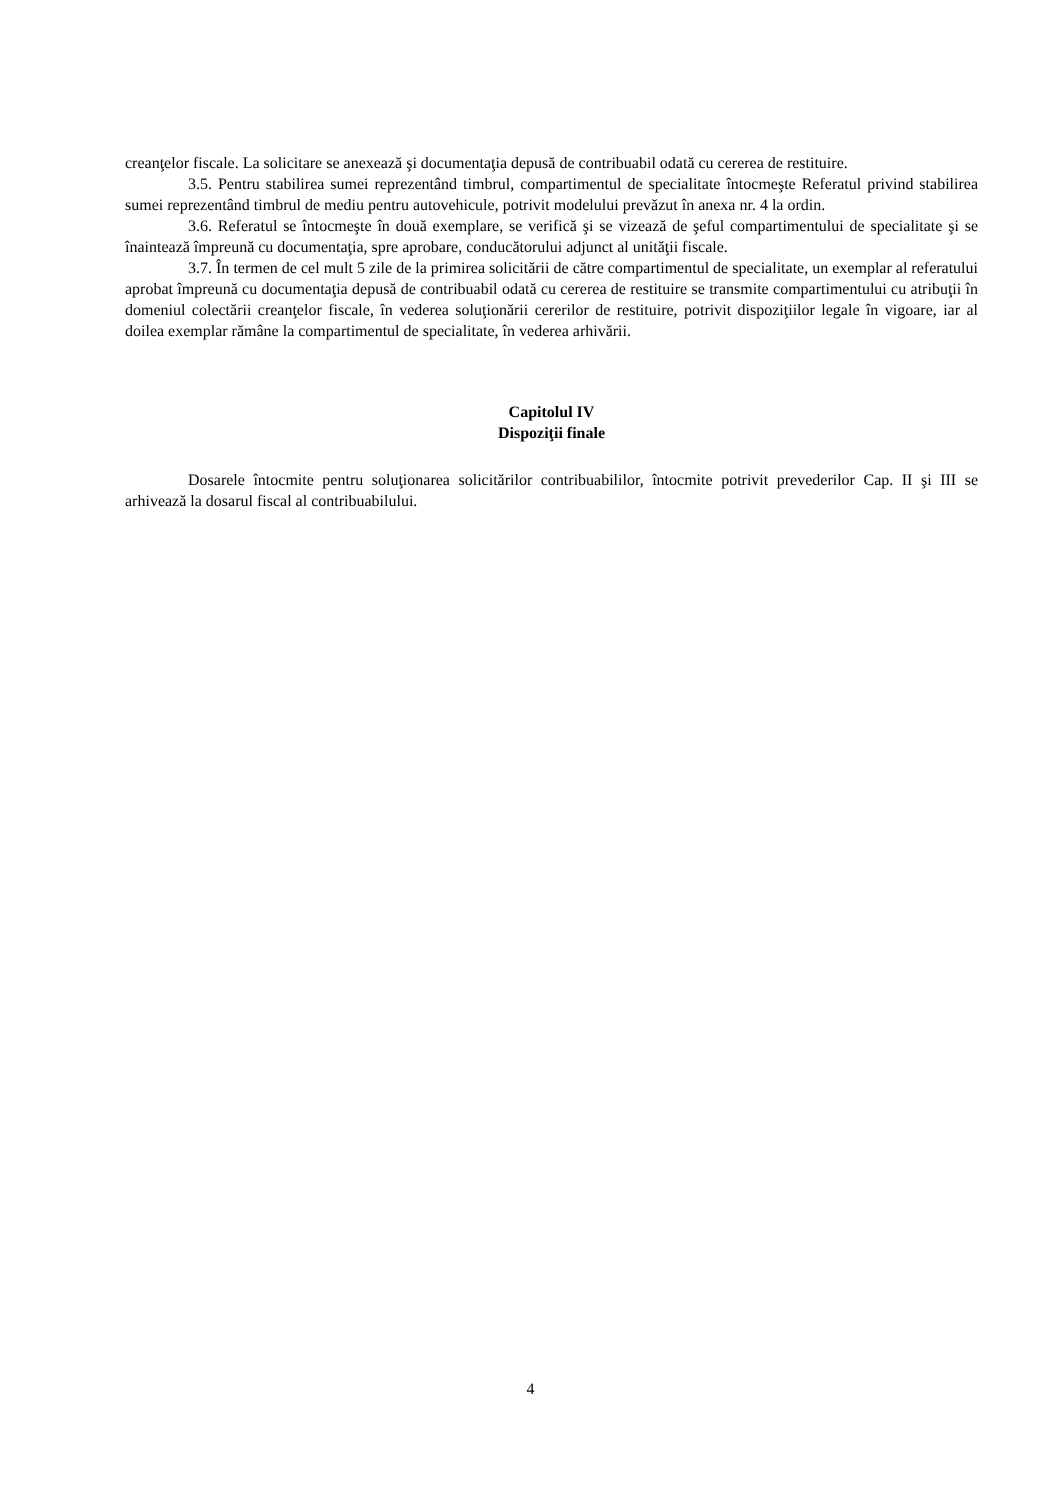creanţelor fiscale. La solicitare se anexează şi documentaţia depusă de contribuabil odată cu cererea de restituire.
3.5. Pentru stabilirea sumei reprezentând timbrul, compartimentul de specialitate întocmeşte Referatul privind stabilirea sumei reprezentând timbrul de mediu pentru autovehicule, potrivit modelului prevăzut în anexa nr. 4 la ordin.
3.6. Referatul se întocmeşte în două exemplare, se verifică şi se vizează de şeful compartimentului de specialitate şi se înaintează împreună cu documentaţia, spre aprobare, conducătorului adjunct al unităţii fiscale.
3.7. În termen de cel mult 5 zile de la primirea solicitării de către compartimentul de specialitate, un exemplar al referatului aprobat împreună cu documentaţia depusă de contribuabil odată cu cererea de restituire se transmite compartimentului cu atribuţii în domeniul colectării creanţelor fiscale, în vederea soluţionării cererilor de restituire, potrivit dispoziţiilor legale în vigoare, iar al doilea exemplar rămâne la compartimentul de specialitate, în vederea arhivării.
Capitolul IV
Dispoziţii finale
Dosarele întocmite pentru soluţionarea solicitărilor contribuabililor, întocmite potrivit prevederilor Cap. II şi III se arhivează la dosarul fiscal al contribuabilului.
4